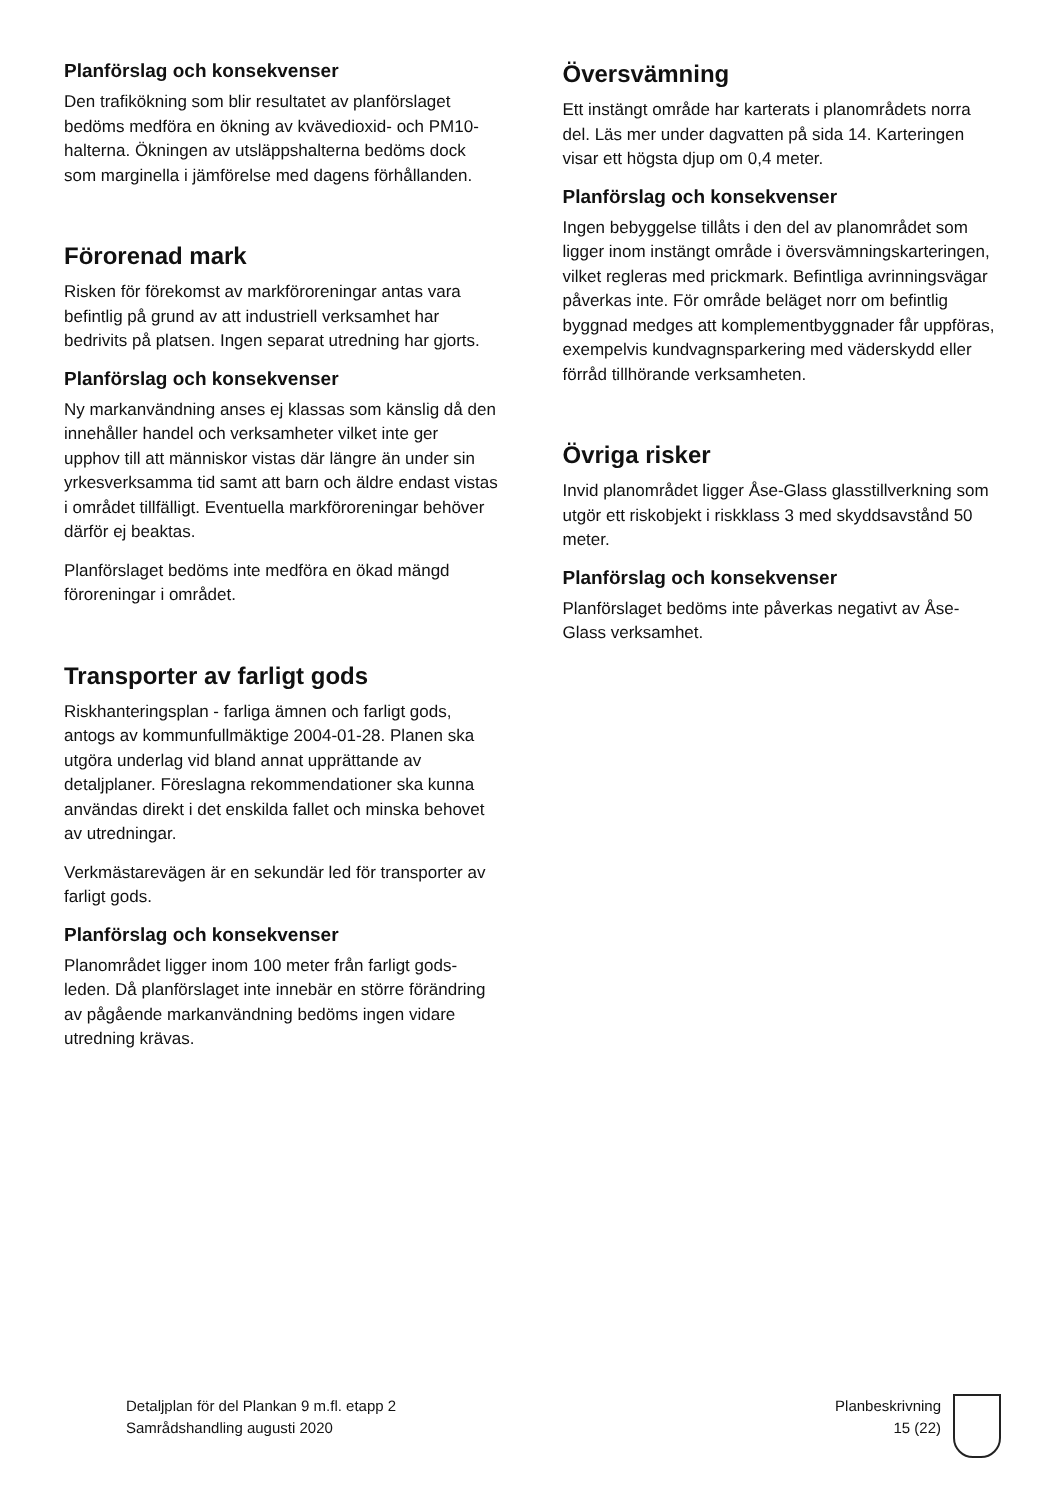Planförslag och konsekvenser
Den trafikökning som blir resultatet av planförslaget bedöms medföra en ökning av kvävedioxid- och PM10-halterna. Ökningen av utsläppshalterna bedöms dock som marginella i jämförelse med dagens förhållanden.
Förorenad mark
Risken för förekomst av markföroreningar antas vara befintlig på grund av att industriell verksamhet har bedrivits på platsen. Ingen separat utredning har gjorts.
Planförslag och konsekvenser
Ny markanvändning anses ej klassas som känslig då den innehåller handel och verksamheter vilket inte ger upphov till att människor vistas där längre än under sin yrkesverksamma tid samt att barn och äldre endast vistas i området tillfälligt. Eventuella markföroreningar behöver därför ej beaktas.
Planförslaget bedöms inte medföra en ökad mängd föroreningar i området.
Transporter av farligt gods
Riskhanteringsplan - farliga ämnen och farligt gods, antogs av kommunfullmäktige 2004-01-28. Planen ska utgöra underlag vid bland annat upprättande av detaljplaner. Föreslagna rekommendationer ska kunna användas direkt i det enskilda fallet och minska behovet av utredningar.
Verkmästarevägen är en sekundär led för transporter av farligt gods.
Planförslag och konsekvenser
Planområdet ligger inom 100 meter från farligt gods-leden. Då planförslaget inte innebär en större förändring av pågående markanvändning bedöms ingen vidare utredning krävas.
Översvämning
Ett instängt område har karterats i planområdets norra del. Läs mer under dagvatten på sida 14. Karteringen visar ett högsta djup om 0,4 meter.
Planförslag och konsekvenser
Ingen bebyggelse tillåts i den del av planområdet som ligger inom instängt område i översvämningskarteringen, vilket regleras med prickmark. Befintliga avrinningsvägar påverkas inte. För område beläget norr om befintlig byggnad medges att komplementbyggnader får uppföras, exempelvis kundvagnsparkering med väderskydd eller förråd tillhörande verksamheten.
Övriga risker
Invid planområdet ligger Åse-Glass glasstillverkning som utgör ett riskobjekt i riskklass 3 med skyddsavstånd 50 meter.
Planförslag och konsekvenser
Planförslaget bedöms inte påverkas negativt av Åse-Glass verksamhet.
Detaljplan för del Plankan 9 m.fl. etapp 2
Samrådshandling augusti 2020
Planbeskrivning
15 (22)